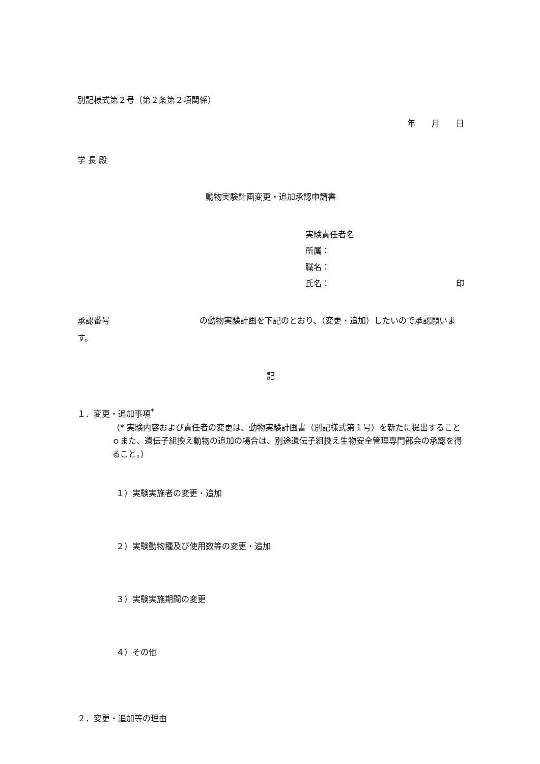別記様式第２号（第２条第２項関係）
年　　月　　日
学 長 殿
動物実験計画変更・追加承認申請書
実験責任者名
所属：
職名：
氏名： 印
承認番号　　　　　　　　　　　の動物実験計画を下記のとおり、（変更・追加）したいので承認願います。
記
１．変更・追加事項<sup>*</sup>
（* 実験内容および責任者の変更は、動物実験計画書（別記様式第１号）を新たに提出することｏまた、遺伝子組換え動物の追加の場合は、別途遺伝子組換え生物安全管理専門部会の承認を得ること。）
１）実験実施者の変更・追加
２）実験動物種及び使用数等の変更・追加
３）実験実施期間の変更
４）その他
２．変更・追加等の理由